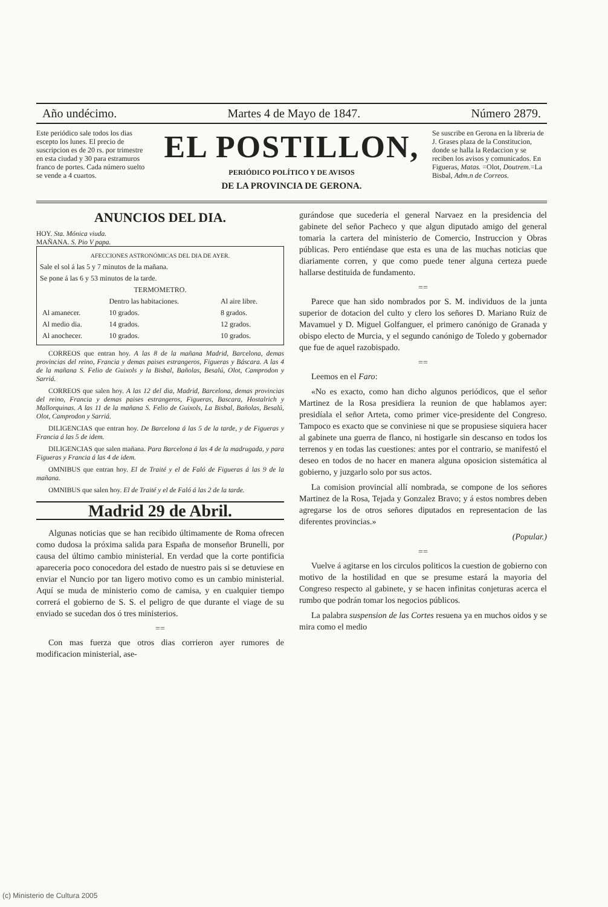Año undécimo. Martes 4 de Mayo de 1847. Número 2879.
Este periódico sale todos los dias escepto los lunes. El precio de suscripcion es de 20 rs. por trimestre en esta ciudad y 30 para estramuros franco de portes. Cada número suelto se vende a 4 cuartos.
EL POSTILLON,
PERIÓDICO POLÍTICO Y DE AVISOS
DE LA PROVINCIA DE GERONA.
Se suscribe en Gerona en la libreria de J. Grases plaza de la Constitucion, donde se halla la Redaccion y se reciben los avisos y comunicados. En Figueras, Matas. =Olot, Doutrem.=La Bisbal, Adm.n de Correos.
ANUNCIOS DEL DIA.
HOY. Sta. Mónica viuda.
MAÑANA. S. Pio V papa.
AFECCIONES ASTRONÓMICAS DEL DIA DE AYER.
Sale el sol á las 5 y 7 minutos de la mañana.
Se pone á las 6 y 53 minutos de la tarde.
TERMOMETRO.
| | Dentro las habitaciones. | Al aire libre. |
| --- | --- | --- |
| Al amanecer. | 10 grados. | 8 grados. |
| Al medio dia. | 14 grados. | 12 grados. |
| Al anochecer. | 10 grados. | 10 grados. |
CORREOS que entran hoy. A las 8 de la mañana Madrid, Barcelona, demas provincias del reino, Francia y demas paises estrangeros, Figueras y Báscara. A las 4 de la mañana S. Felio de Guixols y la Bisbal, Bañolas, Besalú, Olot, Camprodon y Sarriá.
CORREOS que salen hoy. A las 12 del dia, Madrid, Barcelona, demas provincias del reino, Francia y demas paises estrangeros, Figueras, Bascara, Hostalrich y Mallorquinas. A las 11 de la mañana S. Felio de Guixols, La Bisbal, Bañolas, Besalú, Olot, Camprodon y Sarriá.
DILIGENCIAS que entran hoy. De Barcelona á las 5 de la tarde, y de Figueras y Francia á las 5 de idem.
DILIGENCIAS que salen mañana. Para Barcelona á las 4 de la madrugada, y para Figueras y Francia á las 4 de idem.
OMNIBUS que entran hoy. El de Traité y el de Faló de Figueras á las 9 de la mañana.
OMNIBUS que salen hoy. El de Traité y el de Faló á las 2 de la tarde.
Madrid 29 de Abril.
Algunas noticias que se han recibido últimamente de Roma ofrecen como dudosa la próxima salida para España de monseñor Brunelli, por causa del último cambio ministerial. En verdad que la corte pontificia apareceria poco conocedora del estado de nuestro pais si se detuviese en enviar el Nuncio por tan ligero motivo como es un cambio ministerial. Aquí se muda de ministerio como de camisa, y en cualquier tiempo correrá el gobierno de S. S. el peligro de que durante el viage de su enviado se sucedan dos ó tres ministerios.
==
Con mas fuerza que otros dias corrieron ayer rumores de modificacion ministerial, ase-
gurándose que sucederia el general Narvaez en la presidencia del gabinete del señor Pacheco y que algun diputado amigo del general tomaria la cartera del ministerio de Comercio, Instruccion y Obras públicas. Pero entiéndase que esta es una de las muchas noticias que diariamente corren, y que como puede tener alguna certeza puede hallarse destituida de fundamento.
==
Parece que han sido nombrados por S. M. individuos de la junta superior de dotacion del culto y clero los señores D. Mariano Ruiz de Mavamuel y D. Miguel Golfanguer, el primero canónigo de Granada y obispo electo de Murcia, y el segundo canónigo de Toledo y gobernador que fue de aquel razobispado.
==
Leemos en el Faro:
«No es exacto, como han dicho algunos periódicos, que el señor Martinez de la Rosa presidiera la reunion de que hablamos ayer: presidíala el señor Arteta, como primer vice-presidente del Congreso. Tampoco es exacto que se conviniese ni que se propusiese siquiera hacer al gabinete una guerra de flanco, ni hostigarle sin descanso en todos los terrenos y en todas las cuestiones: antes por el contrario, se manifestó el deseo en todos de no hacer en manera alguna oposicion sistemática al gobierno, y juzgarlo solo por sus actos.
La comision provincial allí nombrada, se compone de los señores Martinez de la Rosa, Tejada y Gonzalez Bravo; y á estos nombres deben agregarse los de otros señores diputados en representacion de las diferentes provincias.»
(Popular.)
==
Vuelve á agitarse en los circulos politicos la cuestion de gobierno con motivo de la hostilidad en que se presume estará la mayoria del Congreso respecto al gabinete, y se hacen infinitas conjeturas acerca el rumbo que podrán tomar los negocios públicos.
La palabra suspension de las Cortes resuena ya en muchos oidos y se mira como el medio
(c) Ministerio de Cultura 2005